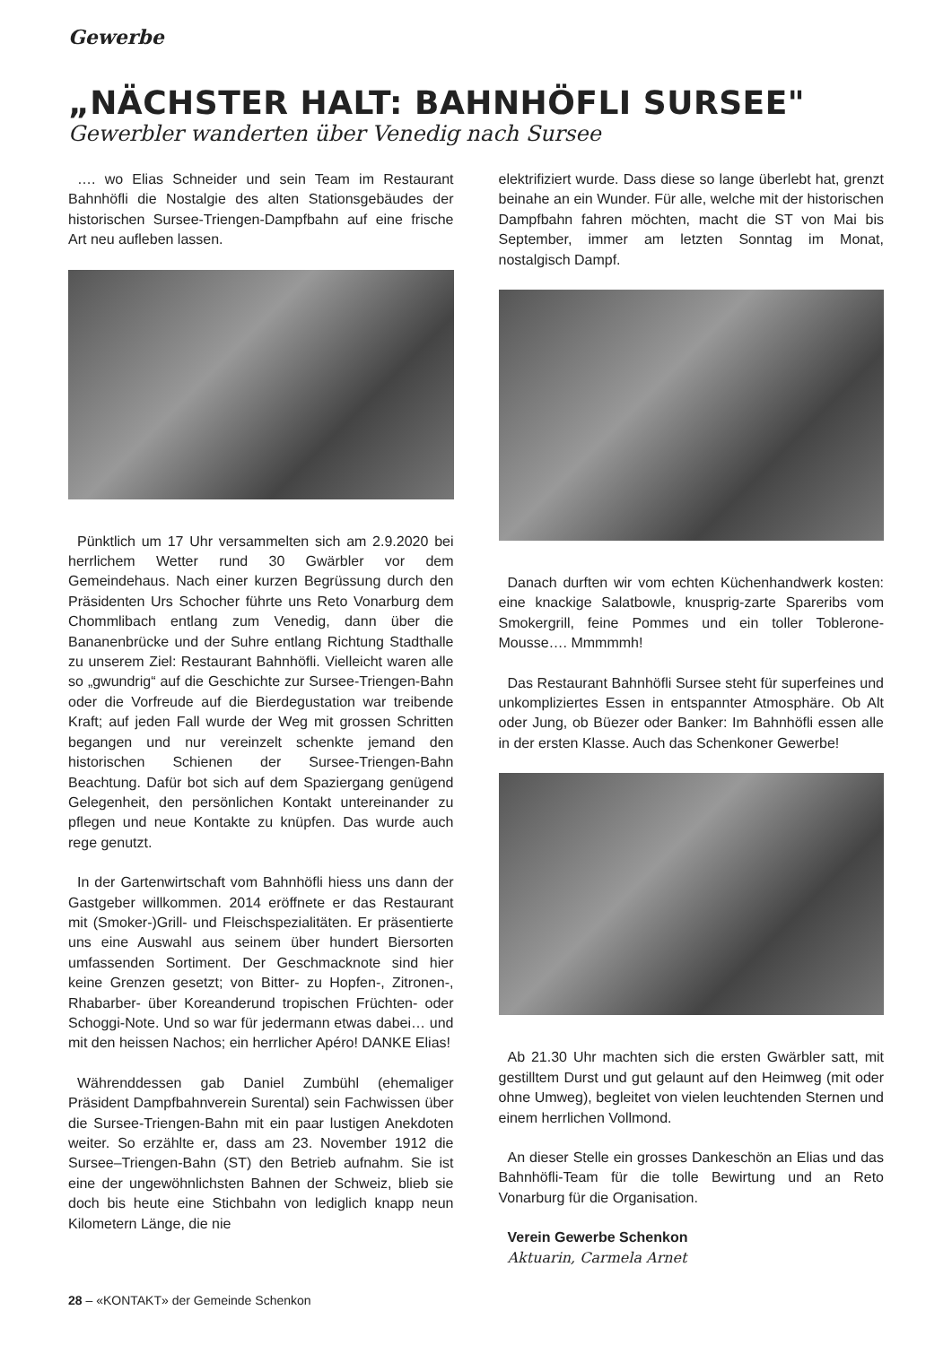Gewerbe
„NÄCHSTER HALT: BAHNHÖFLI SURSEE"
Gewerbler wanderten über Venedig nach Sursee
…. wo Elias Schneider und sein Team im Restaurant Bahnhöfli die Nostalgie des alten Stationsgebäudes der historischen Sursee-Triengen-Dampfbahn auf eine frische Art neu aufleben lassen.
Pünktlich um 17 Uhr versammelten sich am 2.9.2020 bei herrlichem Wetter rund 30 Gwärbler vor dem Gemeindehaus. Nach einer kurzen Begrüssung durch den Präsidenten Urs Schocher führte uns Reto Vonarburg dem Chommlibach entlang zum Venedig, dann über die Bananenbrücke und der Suhre entlang Richtung Stadthalle zu unserem Ziel: Restaurant Bahnhöfli. Vielleicht waren alle so „gwundrig“ auf die Geschichte zur Sursee-Triengen-Bahn oder die Vorfreude auf die Bierdegustation war treibende Kraft; auf jeden Fall wurde der Weg mit grossen Schritten begangen und nur vereinzelt schenkte jemand den historischen Schienen der Sursee-Triengen-Bahn Beachtung. Dafür bot sich auf dem Spaziergang genügend Gelegenheit, den persönlichen Kontakt untereinander zu pflegen und neue Kontakte zu knüpfen. Das wurde auch rege genutzt.
In der Gartenwirtschaft vom Bahnhöfli hiess uns dann der Gastgeber willkommen. 2014 eröffnete er das Restaurant mit (Smoker-)Grill- und Fleischspezialitäten. Er präsentierte uns eine Auswahl aus seinem über hundert Biersorten umfassenden Sortiment. Der Geschmacknote sind hier keine Grenzen gesetzt; von Bitter- zu Hopfen-, Zitronen-, Rhabarber- über Koreanderund tropischen Früchten- oder Schoggi-Note. Und so war für jedermann etwas dabei… und mit den heissen Nachos; ein herrlicher Apéro! DANKE Elias!
Währenddessen gab Daniel Zumbühl (ehemaliger Präsident Dampfbahnverein Surental) sein Fachwissen über die Sursee-Triengen-Bahn mit ein paar lustigen Anekdoten weiter. So erzählte er, dass am 23. November 1912 die Sursee–Triengen-Bahn (ST) den Betrieb aufnahm. Sie ist eine der ungewöhnlichsten Bahnen der Schweiz, blieb sie doch bis heute eine Stichbahn von lediglich knapp neun Kilometern Länge, die nie
elektrifiziert wurde. Dass diese so lange überlebt hat, grenzt beinahe an ein Wunder. Für alle, welche mit der historischen Dampfbahn fahren möchten, macht die ST von Mai bis September, immer am letzten Sonntag im Monat, nostalgisch Dampf.
Danach durften wir vom echten Küchenhandwerk kosten: eine knackige Salatbowle, knusprig-zarte Spareribs vom Smokergrill, feine Pommes und ein toller Toblerone-Mousse…. Mmmmmh!
Das Restaurant Bahnhöfli Sursee steht für superfeines und unkompliziertes Essen in entspannter Atmosphäre. Ob Alt oder Jung, ob Büezer oder Banker: Im Bahnhöfli essen alle in der ersten Klasse. Auch das Schenkoner Gewerbe!
Ab 21.30 Uhr machten sich die ersten Gwärbler satt, mit gestilltem Durst und gut gelaunt auf den Heimweg (mit oder ohne Umweg), begleitet von vielen leuchtenden Sternen und einem herrlichen Vollmond.
An dieser Stelle ein grosses Dankeschön an Elias und das Bahnhöfli-Team für die tolle Bewirtung und an Reto Vonarburg für die Organisation.
Verein Gewerbe Schenkon
Aktuarin, Carmela Arnet
28 – «KONTAKT» der Gemeinde Schenkon